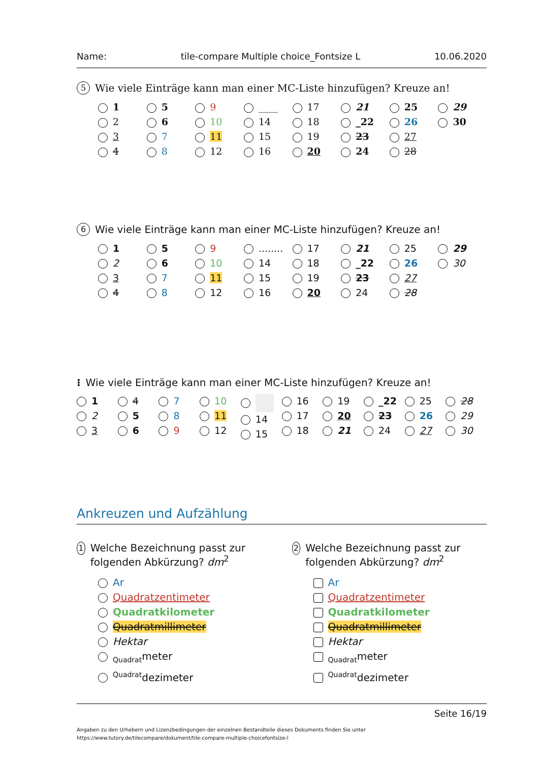Name: tile-compare Multiple choice_Fontsize L 10.06.2020
5 Wie viele Einträge kann man einer MC-Liste hinzufügen? Kreuze an!
1
2
3
4
5
6
7
8
9
10
11
12
____
14
15
16
17
18
19
20
21
_22
23
24
25
26
27
28
29
30
6 Wie viele Einträge kann man einer MC-Liste hinzufügen? Kreuze an!
1
2
3
4
5
6
7
8
9
10
11
12
........
14
15
16
17
18
19
20
21
_22
23
24
25
26
27
28
29
30
⁝ Wie viele Einträge kann man einer MC-Liste hinzufügen? Kreuze an!
1
2
3
4
5
6
7
8
9
10
11
12
14
15
16
17
18
19
20
21
_22
23
24
25
26
27
28
29
30
Ankreuzen und Aufzählung
1 Welche Bezeichnung passt zur folgenden Abkürzung? dm<sup>2</sup>
Ar
Quadratzentimeter
Quadratkilometer
Quadratmillimeter
Hektar
<sub>Quadrat</sub>meter
<sup>Quadrat</sup>dezimeter
2 Welche Bezeichnung passt zur folgenden Abkürzung? dm<sup>2</sup>
Ar
Quadratzentimeter
Quadratkilometer
Quadratmillimeter
Hektar
<sub>Quadrat</sub>meter
<sup>Quadrat</sup>dezimeter
Seite 16/19
Angaben zu den Urhebern und Lizenzbedingungen der einzelnen Bestandteile dieses Dokuments finden Sie unter
https://www.tutory.de/tilecompare/dokument/tile-compare-multiple-choicefontsize-l